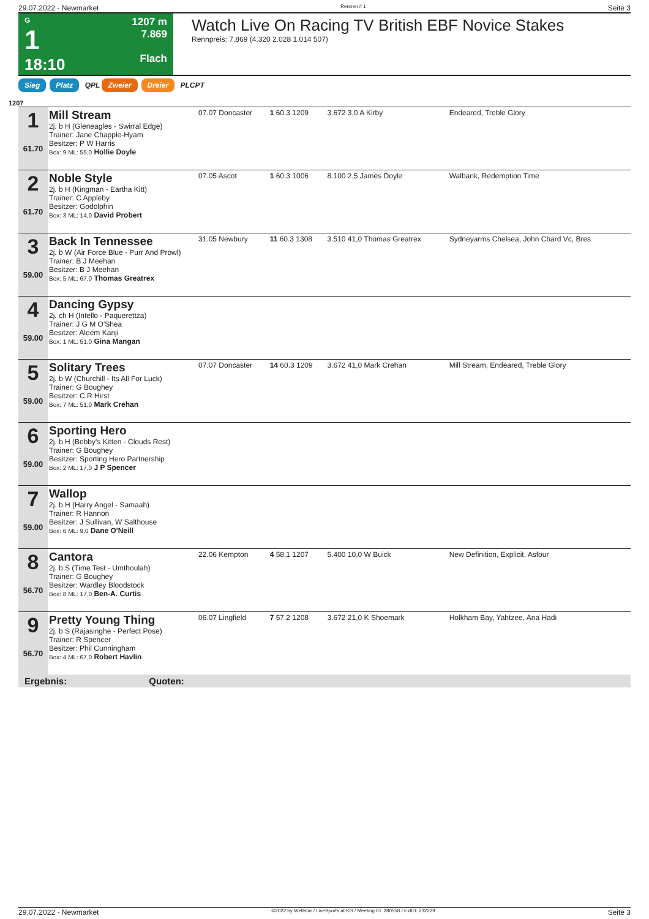29.07.2022 - Newmarket Rennen # 1 Seite 3
G
1
18:10
1207 m
7.869
Flach
Watch Live On Racing TV British EBF Novice Stakes
Rennpreis: 7.869 (4.320 2.028 1.014 507)
Sieg Platz QPL Zweier Dreier PLCPT
1207
| 1 61.70 | Mill Stream 2j. b H (Gleneagles - Swirral Edge) Trainer: Jane Chapple-Hyam Besitzer: P W Harris Box: 9 ML: 55,0 Hollie Doyle | 07.07 Doncaster | 1 60.3 1209 | 3.672 3,0 A Kirby | Endeared, Treble Glory |
| 2 61.70 | Noble Style 2j. b H (Kingman - Eartha Kitt) Trainer: C Appleby Besitzer: Godolphin Box: 3 ML: 14,0 David Probert | 07.05 Ascot | 1 60.3 1006 | 8.100 2,5 James Doyle | Walbank, Redemption Time |
| 3 59.00 | Back In Tennessee 2j. b W (Air Force Blue - Purr And Prowl) Trainer: B J Meehan Besitzer: B J Meehan Box: 5 ML: 67,0 Thomas Greatrex | 31.05 Newbury | 11 60.3 1308 | 3.510 41,0 Thomas Greatrex | Sydneyarms Chelsea, John Chard Vc, Bres |
| 4 59.00 | Dancing Gypsy 2j. ch H (Intello - Paquerettza) Trainer: J G M O'Shea Besitzer: Aleem Kanji Box: 1 ML: 51,0 Gina Mangan | | | | |
| 5 59.00 | Solitary Trees 2j. b W (Churchill - Its All For Luck) Trainer: G Boughey Besitzer: C R Hirst Box: 7 ML: 51,0 Mark Crehan | 07.07 Doncaster | 14 60.3 1209 | 3.672 41,0 Mark Crehan | Mill Stream, Endeared, Treble Glory |
| 6 59.00 | Sporting Hero 2j. b H (Bobby's Kitten - Clouds Rest) Trainer: G Boughey Besitzer: Sporting Hero Partnership Box: 2 ML: 17,0 J P Spencer | | | | |
| 7 59.00 | Wallop 2j. b H (Harry Angel - Samaah) Trainer: R Hannon Besitzer: J Sullivan, W Salthouse Box: 6 ML: 9,0 Dane O'Neill | | | | |
| 8 56.70 | Cantora 2j. b S (Time Test - Umthoulah) Trainer: G Boughey Besitzer: Wardley Bloodstock Box: 8 ML: 17,0 Ben-A. Curtis | 22.06 Kempton | 4 58.1 1207 | 5.400 10,0 W Buick | New Definition, Explicit, Asfour |
| 9 56.70 | Pretty Young Thing 2j. b S (Rajasinghe - Perfect Pose) Trainer: R Spencer Besitzer: Phil Cunningham Box: 4 ML: 67,0 Robert Havlin | 06.07 Lingfield | 7 57.2 1208 | 3.672 21,0 K Shoemark | Holkham Bay, Yahtzee, Ana Hadi |
Ergebnis: Quoten:
29.07.2022 - Newmarket ©2022 by Wettstar / LiveSports.at KG / Meeting ID: 280558 / ExtID: 232229 Seite 3